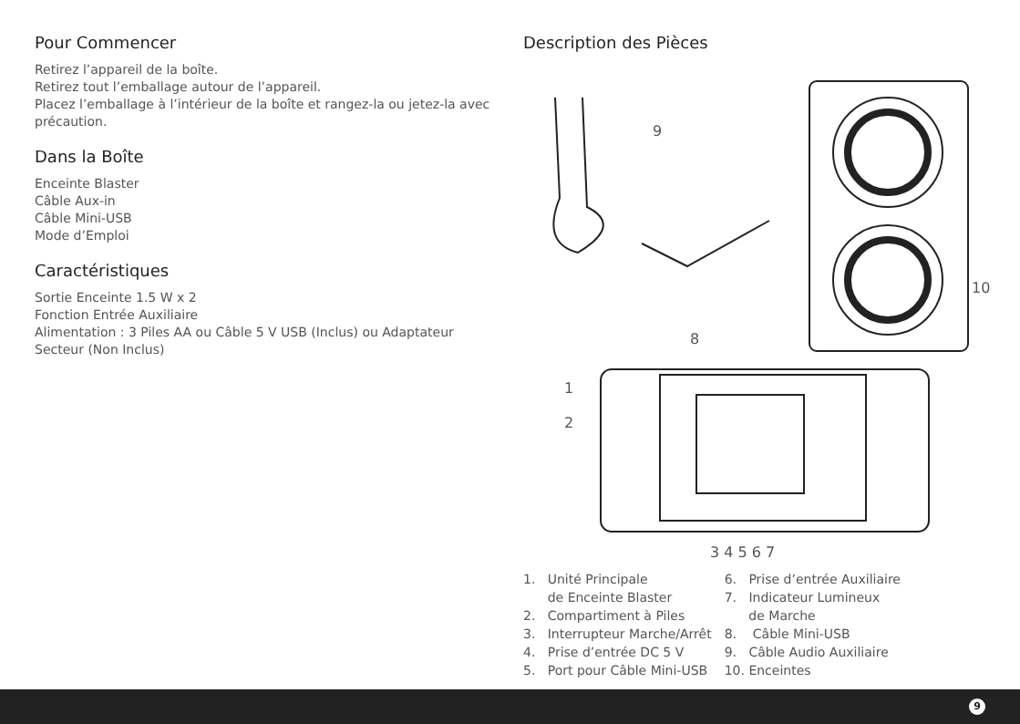Pour Commencer
Retirez l’appareil de la boîte.
Retirez tout l’emballage autour de l’appareil.
Placez l’emballage à l’intérieur de la boîte et rangez-la ou jetez-la avec précaution.
Dans la Boîte
Enceinte Blaster
Câble Aux-in
Câble Mini-USB
Mode d’Emploi
Caractéristiques
Sortie Enceinte 1.5 W x 2
Fonction Entrée Auxiliaire
Alimentation : 3 Piles AA ou Câble 5 V USB (Inclus) ou Adaptateur Secteur (Non Inclus)
Description des Pièces
9
10
8
1
2
3 4 5 6 7
1. Unité Principale de Enceinte Blaster 2. Compartiment à Piles 3. Interrupteur Marche/Arrêt 4. Prise d’entrée DC 5 V 5. Port pour Câble Mini-USB
6. Prise d’entrée Auxiliaire 7. Indicateur Lumineux de Marche 8. Câble Mini-USB 9. Câble Audio Auxiliaire 10. Enceintes
9